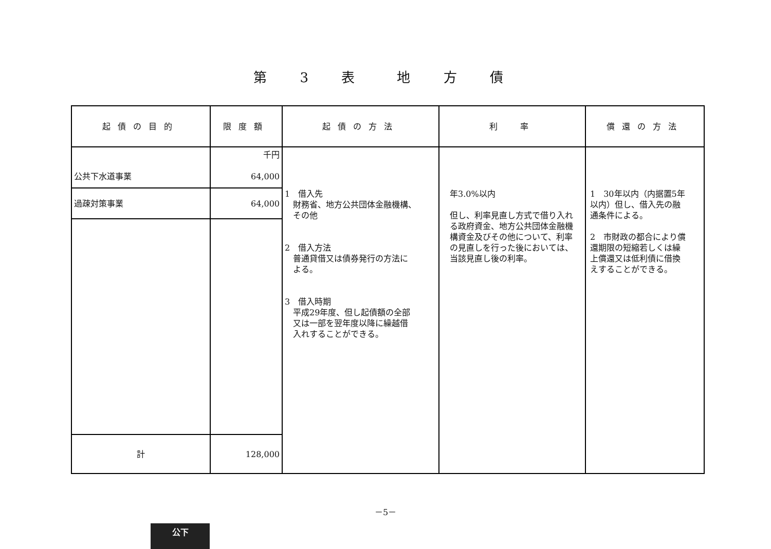第 3 表　地 方 債
| 起債の目的 | 限度額 | 起債の方法 | 利 率 | 償還の方法 |
| --- | --- | --- | --- | --- |
| 公共下水道事業 | 千円 64,000 | 1 借入先 財務省、地方公共団体金融機構、 その他 2 借入方法 普通貸借又は債券発行の方法に よる。 3 借入時期 平成29年度、但し起債額の全部 又は一部を翌年度以降に繰越借 入れすることができる。 | 年3.0%以内 但し、利率見直し方式で借り入れる政府資金、地方公共団体金融機構資金及びその他について、利率の見直しを行った後においては、当該見直し後の利率。 | 1 30年以内（内据置5年以内）但し、借入先の融通条件による。 2 市財政の都合により償還期限の短縮若しくは繰上償還又は低利債に借換えすることができる。 |
| 過疎対策事業 | 64,000 | | | |
| 計 | 128,000 | | | |
－5－
公下